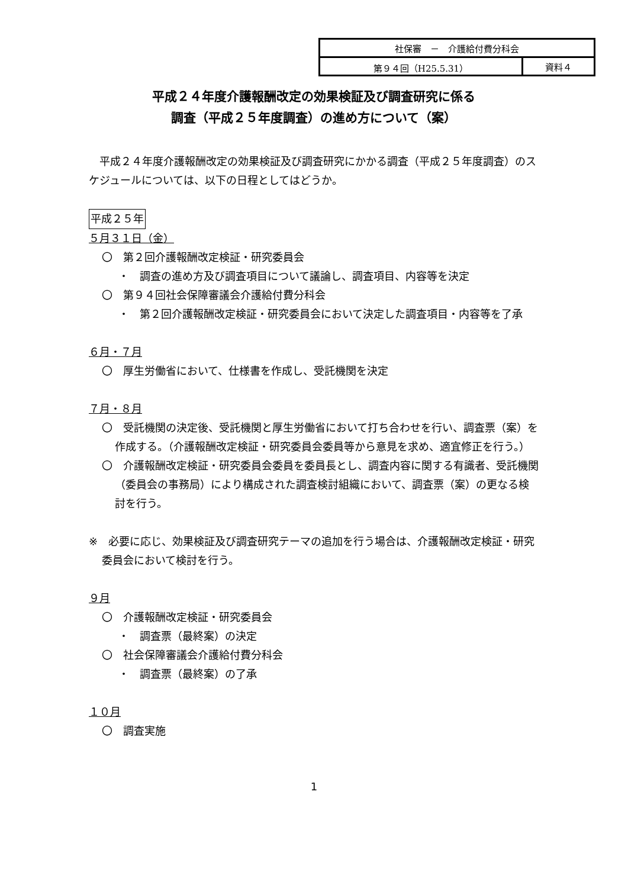| 社保審 － 介護給付費分科会 | |
| 第９４回（H25.5.31） | 資料４ |
平成２４年度介護報酬改定の効果検証及び調査研究に係る
調査（平成２５年度調査）の進め方について（案）
　平成２４年度介護報酬改定の効果検証及び調査研究にかかる調査（平成２５年度調査）のスケジュールについては、以下の日程としてはどうか。
平成２５年
５月３１日（金）
〇　第２回介護報酬改定検証・研究委員会
・　調査の進め方及び調査項目について議論し、調査項目、内容等を決定
〇　第９４回社会保障審議会介護給付費分科会
・　第２回介護報酬改定検証・研究委員会において決定した調査項目・内容等を了承
６月・７月
〇　厚生労働省において、仕様書を作成し、受託機関を決定
７月・８月
〇　受託機関の決定後、受託機関と厚生労働省において打ち合わせを行い、調査票（案）を作成する。（介護報酬改定検証・研究委員会委員等から意見を求め、適宜修正を行う。）
〇　介護報酬改定検証・研究委員会委員を委員長とし、調査内容に関する有識者、受託機関（委員会の事務局）により構成された調査検討組織において、調査票（案）の更なる検討を行う。
※　必要に応じ、効果検証及び調査研究テーマの追加を行う場合は、介護報酬改定検証・研究委員会において検討を行う。
９月
〇　介護報酬改定検証・研究委員会
・　調査票（最終案）の決定
〇　社会保障審議会介護給付費分科会
・　調査票（最終案）の了承
１０月
〇　調査実施
1